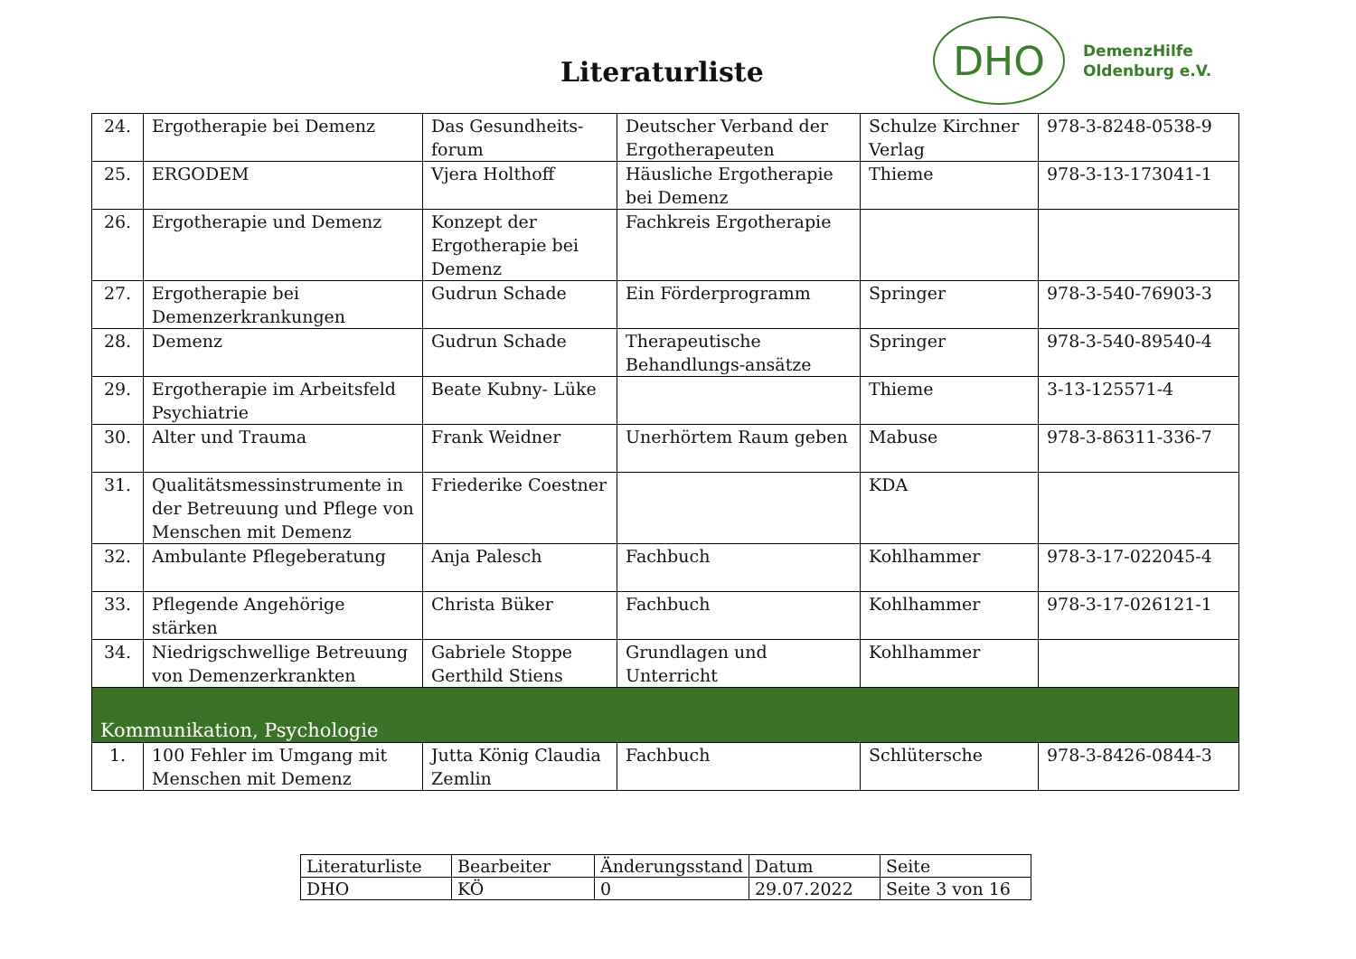Literaturliste
DHO
DemenzHilfe
Oldenburg e.V.
| 24. | Ergotherapie bei Demenz | Das Gesundheits-forum | Deutscher Verband der Ergotherapeuten | Schulze Kirchner Verlag | 978-3-8248-0538-9 |
| 25. | ERGODEM | Vjera Holthoff | Häusliche Ergotherapie bei Demenz | Thieme | 978-3-13-173041-1 |
| 26. | Ergotherapie und Demenz | Konzept der Ergotherapie bei Demenz | Fachkreis Ergotherapie | | |
| 27. | Ergotherapie bei Demenzerkrankungen | Gudrun Schade | Ein Förderprogramm | Springer | 978-3-540-76903-3 |
| 28. | Demenz | Gudrun Schade | Therapeutische Behandlungs-ansätze | Springer | 978-3-540-89540-4 |
| 29. | Ergotherapie im Arbeitsfeld Psychiatrie | Beate Kubny- Lüke | | Thieme | 3-13-125571-4 |
| 30. | Alter und Trauma | Frank Weidner | Unerhörtem Raum geben | Mabuse | 978-3-86311-336-7 |
| 31. | Qualitätsmessinstrumente in der Betreuung und Pflege von Menschen mit Demenz | Friederike Coestner | | KDA | |
| 32. | Ambulante Pflegeberatung | Anja Palesch | Fachbuch | Kohlhammer | 978-3-17-022045-4 |
| 33. | Pflegende Angehörige stärken | Christa Büker | Fachbuch | Kohlhammer | 978-3-17-026121-1 |
| 34. | Niedrigschwellige Betreuung von Demenzerkrankten | Gabriele Stoppe Gerthild Stiens | Grundlagen und Unterricht | Kohlhammer | |
| Kommunikation, Psychologie | | | | | |
| 1. | 100 Fehler im Umgang mit Menschen mit Demenz | Jutta König Claudia Zemlin | Fachbuch | Schlütersche | 978-3-8426-0844-3 |
| Literaturliste | Bearbeiter | Änderungsstand | Datum | Seite |
| DHO | KÖ | 0 | 29.07.2022 | Seite 3 von 16 |